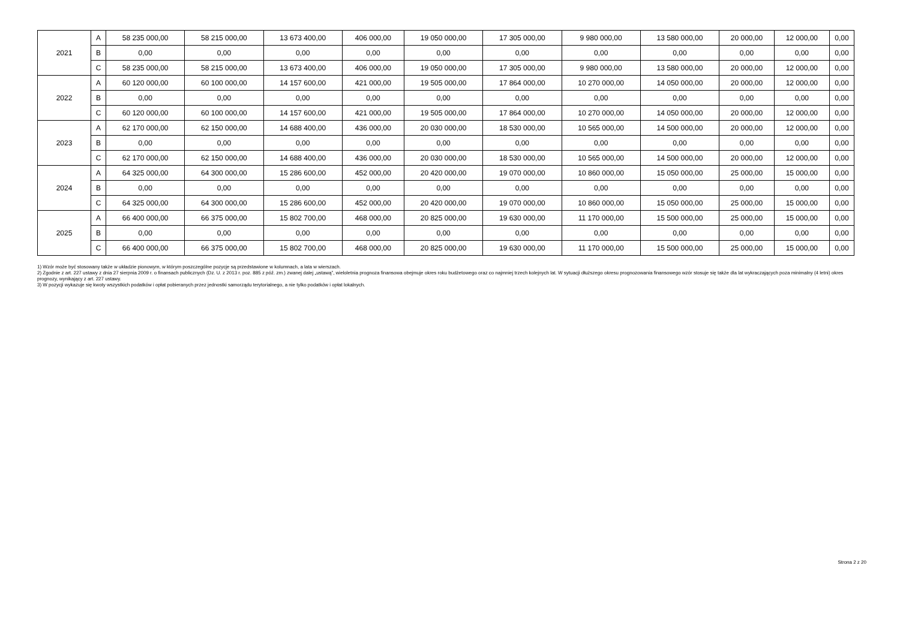| 2021 | A | 58 235 000,00 | 58 215 000,00 | 13 673 400,00 | 406 000,00 | 19 050 000,00 | 17 305 000,00 | 9 980 000,00 | 13 580 000,00 | 20 000,00 | 12 000,00 | 0,00 |
| | B | 0,00 | 0,00 | 0,00 | 0,00 | 0,00 | 0,00 | 0,00 | 0,00 | 0,00 | 0,00 | 0,00 |
| | C | 58 235 000,00 | 58 215 000,00 | 13 673 400,00 | 406 000,00 | 19 050 000,00 | 17 305 000,00 | 9 980 000,00 | 13 580 000,00 | 20 000,00 | 12 000,00 | 0,00 |
| 2022 | A | 60 120 000,00 | 60 100 000,00 | 14 157 600,00 | 421 000,00 | 19 505 000,00 | 17 864 000,00 | 10 270 000,00 | 14 050 000,00 | 20 000,00 | 12 000,00 | 0,00 |
| | B | 0,00 | 0,00 | 0,00 | 0,00 | 0,00 | 0,00 | 0,00 | 0,00 | 0,00 | 0,00 | 0,00 |
| | C | 60 120 000,00 | 60 100 000,00 | 14 157 600,00 | 421 000,00 | 19 505 000,00 | 17 864 000,00 | 10 270 000,00 | 14 050 000,00 | 20 000,00 | 12 000,00 | 0,00 |
| 2023 | A | 62 170 000,00 | 62 150 000,00 | 14 688 400,00 | 436 000,00 | 20 030 000,00 | 18 530 000,00 | 10 565 000,00 | 14 500 000,00 | 20 000,00 | 12 000,00 | 0,00 |
| | B | 0,00 | 0,00 | 0,00 | 0,00 | 0,00 | 0,00 | 0,00 | 0,00 | 0,00 | 0,00 | 0,00 |
| | C | 62 170 000,00 | 62 150 000,00 | 14 688 400,00 | 436 000,00 | 20 030 000,00 | 18 530 000,00 | 10 565 000,00 | 14 500 000,00 | 20 000,00 | 12 000,00 | 0,00 |
| 2024 | A | 64 325 000,00 | 64 300 000,00 | 15 286 600,00 | 452 000,00 | 20 420 000,00 | 19 070 000,00 | 10 860 000,00 | 15 050 000,00 | 25 000,00 | 15 000,00 | 0,00 |
| | B | 0,00 | 0,00 | 0,00 | 0,00 | 0,00 | 0,00 | 0,00 | 0,00 | 0,00 | 0,00 | 0,00 |
| | C | 64 325 000,00 | 64 300 000,00 | 15 286 600,00 | 452 000,00 | 20 420 000,00 | 19 070 000,00 | 10 860 000,00 | 15 050 000,00 | 25 000,00 | 15 000,00 | 0,00 |
| 2025 | A | 66 400 000,00 | 66 375 000,00 | 15 802 700,00 | 468 000,00 | 20 825 000,00 | 19 630 000,00 | 11 170 000,00 | 15 500 000,00 | 25 000,00 | 15 000,00 | 0,00 |
| | B | 0,00 | 0,00 | 0,00 | 0,00 | 0,00 | 0,00 | 0,00 | 0,00 | 0,00 | 0,00 | 0,00 |
| | C | 66 400 000,00 | 66 375 000,00 | 15 802 700,00 | 468 000,00 | 20 825 000,00 | 19 630 000,00 | 11 170 000,00 | 15 500 000,00 | 25 000,00 | 15 000,00 | 0,00 |
1) Wzór może być stosowany także w układzie pionowym, w którym poszczególne pozycje są przedstawione w kolumnach, a lata w wierszach.
2) Zgodnie z art. 227 ustawy z dnia 27 sierpnia 2009 r. o finansach publicznych (Dz. U. z 2013 r. poz. 885 z póź. zm.) zwanej dalej „ustawą”, wieloletnia prognoza finansowa obejmuje okres roku budżetowego oraz co najmniej trzech kolejnych lat. W sytuacji dłuższego okresu prognozowania finansowego wzór stosuje się także dla lat wykraczających poza minimalny (4 letni) okres prognozy, wynikający z art. 227 ustawy.
3) W pozycji wykazuje się kwoty wszystkich podatków i opłat pobieranych przez jednostki samorządu terytorialnego, a nie tylko podatków i opłat lokalnych.
Strona 2 z 20